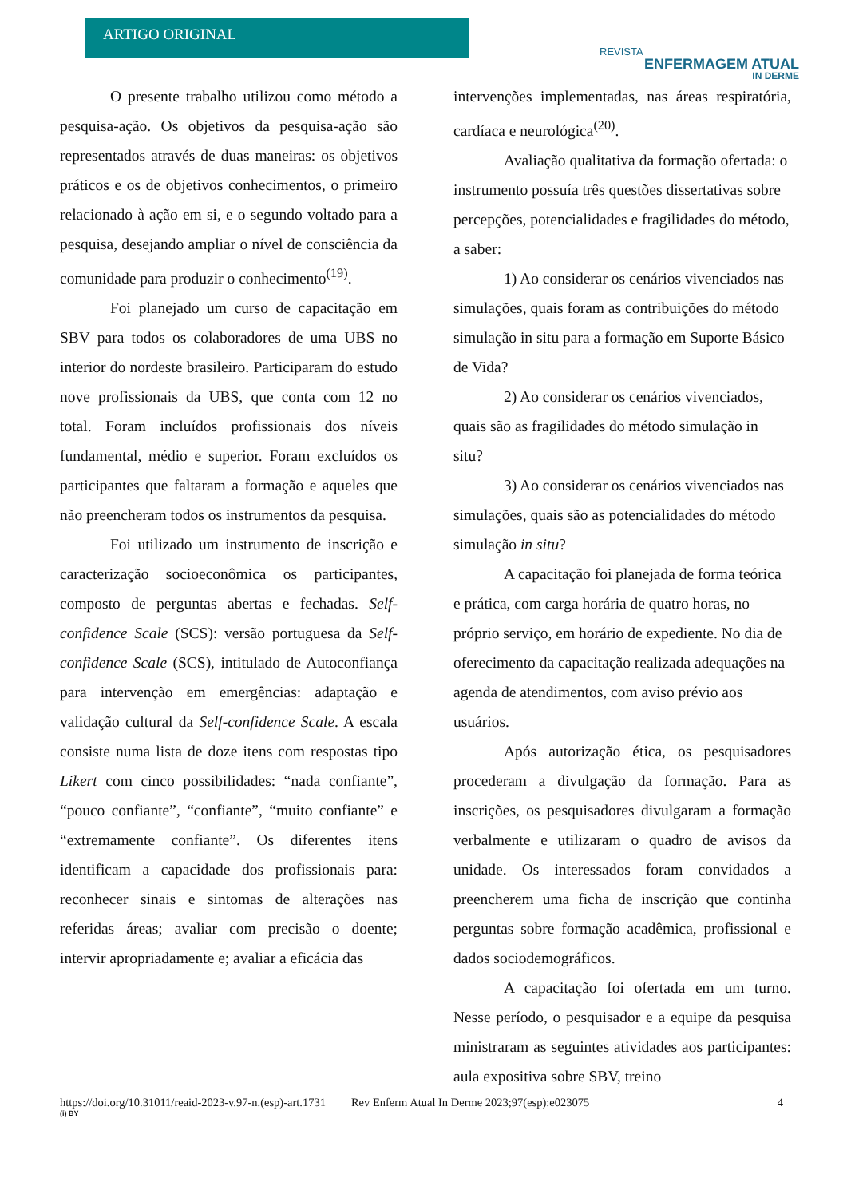ARTIGO ORIGINAL
REVISTA
ENFERMAGEM ATUAL
IN DERME
O presente trabalho utilizou como método a pesquisa-ação. Os objetivos da pesquisa-ação são representados através de duas maneiras: os objetivos práticos e os de objetivos conhecimentos, o primeiro relacionado à ação em si, e o segundo voltado para a pesquisa, desejando ampliar o nível de consciência da comunidade para produzir o conhecimento<sup>(19)</sup>.
Foi planejado um curso de capacitação em SBV para todos os colaboradores de uma UBS no interior do nordeste brasileiro. Participaram do estudo nove profissionais da UBS, que conta com 12 no total. Foram incluídos profissionais dos níveis fundamental, médio e superior. Foram excluídos os participantes que faltaram a formação e aqueles que não preencheram todos os instrumentos da pesquisa.
Foi utilizado um instrumento de inscrição e caracterização socioeconômica os participantes, composto de perguntas abertas e fechadas. Self-confidence Scale (SCS): versão portuguesa da Self-confidence Scale (SCS), intitulado de Autoconfiança para intervenção em emergências: adaptação e validação cultural da Self-confidence Scale. A escala consiste numa lista de doze itens com respostas tipo Likert com cinco possibilidades: “nada confiante”, “pouco confiante”, “confiante”, “muito confiante” e “extremamente confiante”. Os diferentes itens identificam a capacidade dos profissionais para: reconhecer sinais e sintomas de alterações nas referidas áreas; avaliar com precisão o doente; intervir apropriadamente e; avaliar a eficácia das
intervenções implementadas, nas áreas respiratória, cardíaca e neurológica<sup>(20)</sup>.
Avaliação qualitativa da formação ofertada: o instrumento possuía três questões dissertativas sobre percepções, potencialidades e fragilidades do método, a saber:
1) Ao considerar os cenários vivenciados nas simulações, quais foram as contribuições do método simulação in situ para a formação em Suporte Básico de Vida?
2) Ao considerar os cenários vivenciados, quais são as fragilidades do método simulação in situ?
3) Ao considerar os cenários vivenciados nas simulações, quais são as potencialidades do método simulação in situ?
A capacitação foi planejada de forma teórica e prática, com carga horária de quatro horas, no próprio serviço, em horário de expediente. No dia de oferecimento da capacitação realizada adequações na agenda de atendimentos, com aviso prévio aos usuários.
Após autorização ética, os pesquisadores procederam a divulgação da formação. Para as inscrições, os pesquisadores divulgaram a formação verbalmente e utilizaram o quadro de avisos da unidade. Os interessados foram convidados a preencherem uma ficha de inscrição que continha perguntas sobre formação acadêmica, profissional e dados sociodemográficos.
A capacitação foi ofertada em um turno. Nesse período, o pesquisador e a equipe da pesquisa ministraram as seguintes atividades aos participantes: aula expositiva sobre SBV, treino
https://doi.org/10.31011/reaid-2023-v.97-n.(esp)-art.1731 Rev Enferm Atual In Derme 2023;97(esp):e023075 4
(i) BY